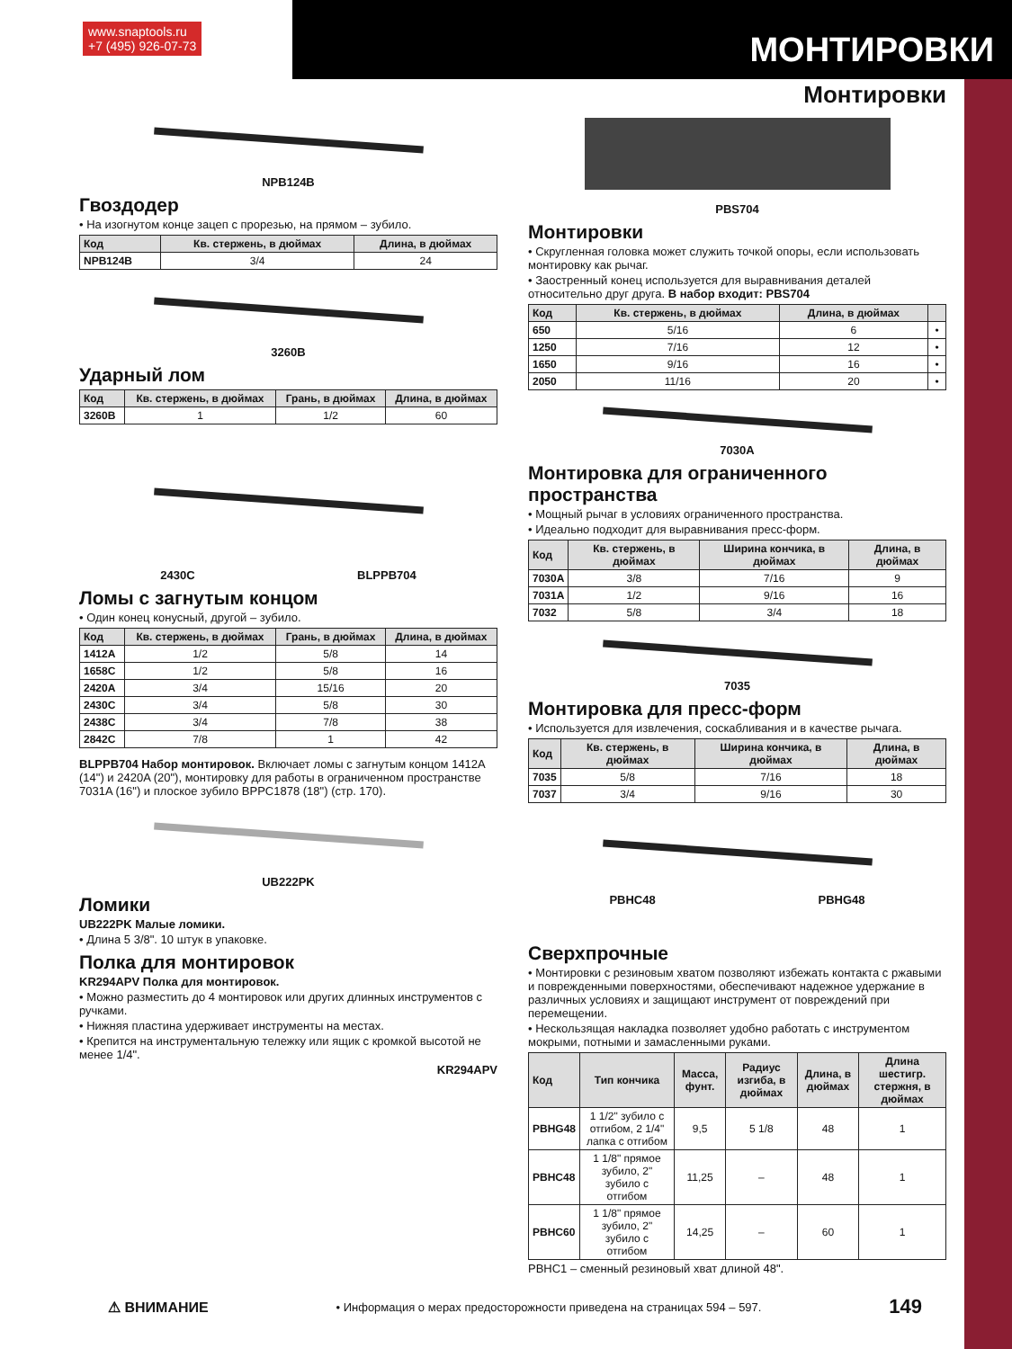www.snaptools.ru
+7 (495) 926-07-73
МОНТИРОВКИ
Монтировки
NPB124B
Гвоздодер
• На изогнутом конце зацеп с прорезью, на прямом – зубило.
| Код | Кв. стержень, в дюймах | Длина, в дюймах |
| --- | --- | --- |
| NPB124B | 3/4 | 24 |
3260B
Ударный лом
| Код | Кв. стержень, в дюймах | Грань, в дюймах | Длина, в дюймах |
| --- | --- | --- | --- |
| 3260B | 1 | 1/2 | 60 |
2430C BLPPB704
Ломы с загнутым концом
• Один конец конусный, другой – зубило.
| Код | Кв. стержень, в дюймах | Грань, в дюймах | Длина, в дюймах |
| --- | --- | --- | --- |
| 1412A | 1/2 | 5/8 | 14 |
| 1658C | 1/2 | 5/8 | 16 |
| 2420A | 3/4 | 15/16 | 20 |
| 2430C | 3/4 | 5/8 | 30 |
| 2438C | 3/4 | 7/8 | 38 |
| 2842C | 7/8 | 1 | 42 |
BLPPB704 Набор монтировок. Включает ломы с загнутым концом 1412A (14") и 2420A (20"), монтировку для работы в ограниченном пространстве 7031A (16") и плоское зубило BPPC1878 (18") (стр. 170).
UB222PK
Ломики
UB222PK Малые ломики.
• Длина 5 3/8". 10 штук в упаковке.
Полка для монтировок
KR294APV Полка для монтировок.
• Можно разместить до 4 монтировок или других длинных инструментов с ручками.
• Нижняя пластина удерживает инструменты на местах.
• Крепится на инструментальную тележку или ящик с кромкой высотой не менее 1/4".
KR294APV
PBS704
Монтировки
• Скругленная головка может служить точкой опоры, если использовать монтировку как рычаг.
• Заостренный конец используется для выравнивания деталей относительно друг друга. В набор входит: PBS704
| Код | Кв. стержень, в дюймах | Длина, в дюймах | |
| --- | --- | --- | --- |
| 650 | 5/16 | 6 | • |
| 1250 | 7/16 | 12 | • |
| 1650 | 9/16 | 16 | • |
| 2050 | 11/16 | 20 | • |
7030A
Монтировка для ограниченного пространства
• Мощный рычаг в условиях ограниченного пространства.
• Идеально подходит для выравнивания пресс-форм.
| Код | Кв. стержень, в дюймах | Ширина кончика, в дюймах | Длина, в дюймах |
| --- | --- | --- | --- |
| 7030A | 3/8 | 7/16 | 9 |
| 7031A | 1/2 | 9/16 | 16 |
| 7032 | 5/8 | 3/4 | 18 |
7035
Монтировка для пресс-форм
• Используется для извлечения, соскабливания и в качестве рычага.
| Код | Кв. стержень, в дюймах | Ширина кончика, в дюймах | Длина, в дюймах |
| --- | --- | --- | --- |
| 7035 | 5/8 | 7/16 | 18 |
| 7037 | 3/4 | 9/16 | 30 |
PBHC48 PBHG48
Сверхпрочные
• Монтировки с резиновым хватом позволяют избежать контакта с ржавыми и поврежденными поверхностями, обеспечивают надежное удержание в различных условиях и защищают инструмент от повреждений при перемещении.
• Нескользящая накладка позволяет удобно работать с инструментом мокрыми, потными и замасленными руками.
| Код | Тип кончика | Масса, фунт. | Радиус изгиба, в дюймах | Длина, в дюймах | Длина шестигр. стержня, в дюймах |
| --- | --- | --- | --- | --- | --- |
| PBHG48 | 1 1/2" зубило с отгибом, 2 1/4" лапка с отгибом | 9,5 | 5 1/8 | 48 | 1 |
| PBHC48 | 1 1/8" прямое зубило, 2" зубило с отгибом | 11,25 | – | 48 | 1 |
| PBHC60 | 1 1/8" прямое зубило, 2" зубило с отгибом | 14,25 | – | 60 | 1 |
PBHC1 – сменный резиновый хват длиной 48".
⚠ ВНИМАНИЕ • Информация о мерах предосторожности приведена на страницах 594 – 597. 149